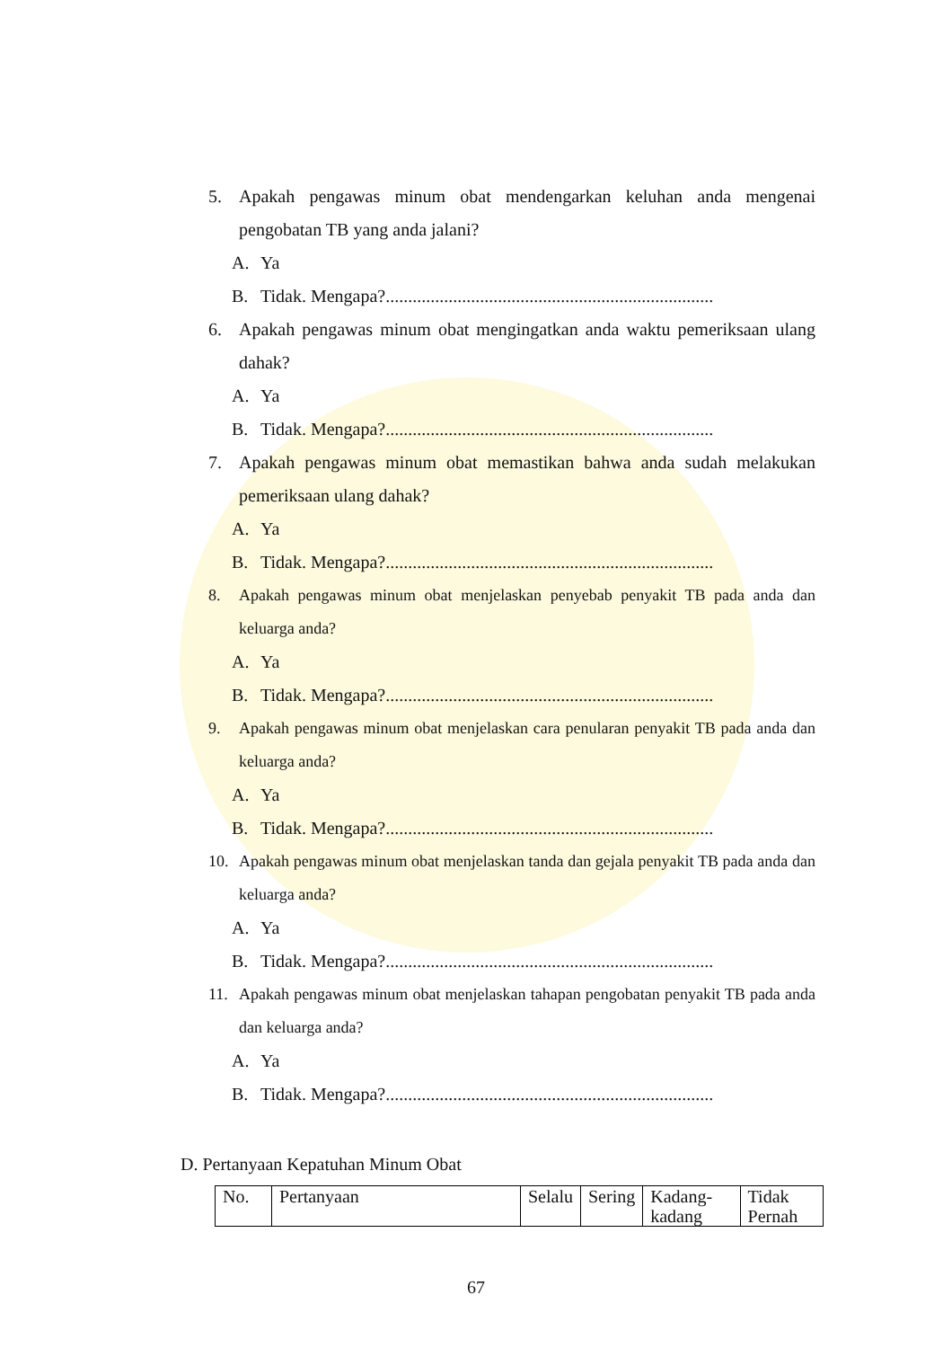5. Apakah pengawas minum obat mendengarkan keluhan anda mengenai pengobatan TB yang anda jalani?
A. Ya
B. Tidak. Mengapa?.........................................................................
6. Apakah pengawas minum obat mengingatkan anda waktu pemeriksaan ulang dahak?
A. Ya
B. Tidak. Mengapa?.........................................................................
7. Apakah pengawas minum obat memastikan bahwa anda sudah melakukan pemeriksaan ulang dahak?
A. Ya
B. Tidak. Mengapa?.........................................................................
8. Apakah pengawas minum obat menjelaskan penyebab penyakit TB pada anda dan keluarga anda?
A. Ya
B. Tidak. Mengapa?.........................................................................
9. Apakah pengawas minum obat menjelaskan cara penularan penyakit TB pada anda dan keluarga anda?
A. Ya
B. Tidak. Mengapa?.........................................................................
10. Apakah pengawas minum obat menjelaskan tanda dan gejala penyakit TB pada anda dan keluarga anda?
A. Ya
B. Tidak. Mengapa?.........................................................................
11. Apakah pengawas minum obat menjelaskan tahapan pengobatan penyakit TB pada anda dan keluarga anda?
A. Ya
B. Tidak. Mengapa?.........................................................................
D. Pertanyaan Kepatuhan Minum Obat
| No. | Pertanyaan | Selalu | Sering | Kadang-kadang | Tidak Pernah |
67